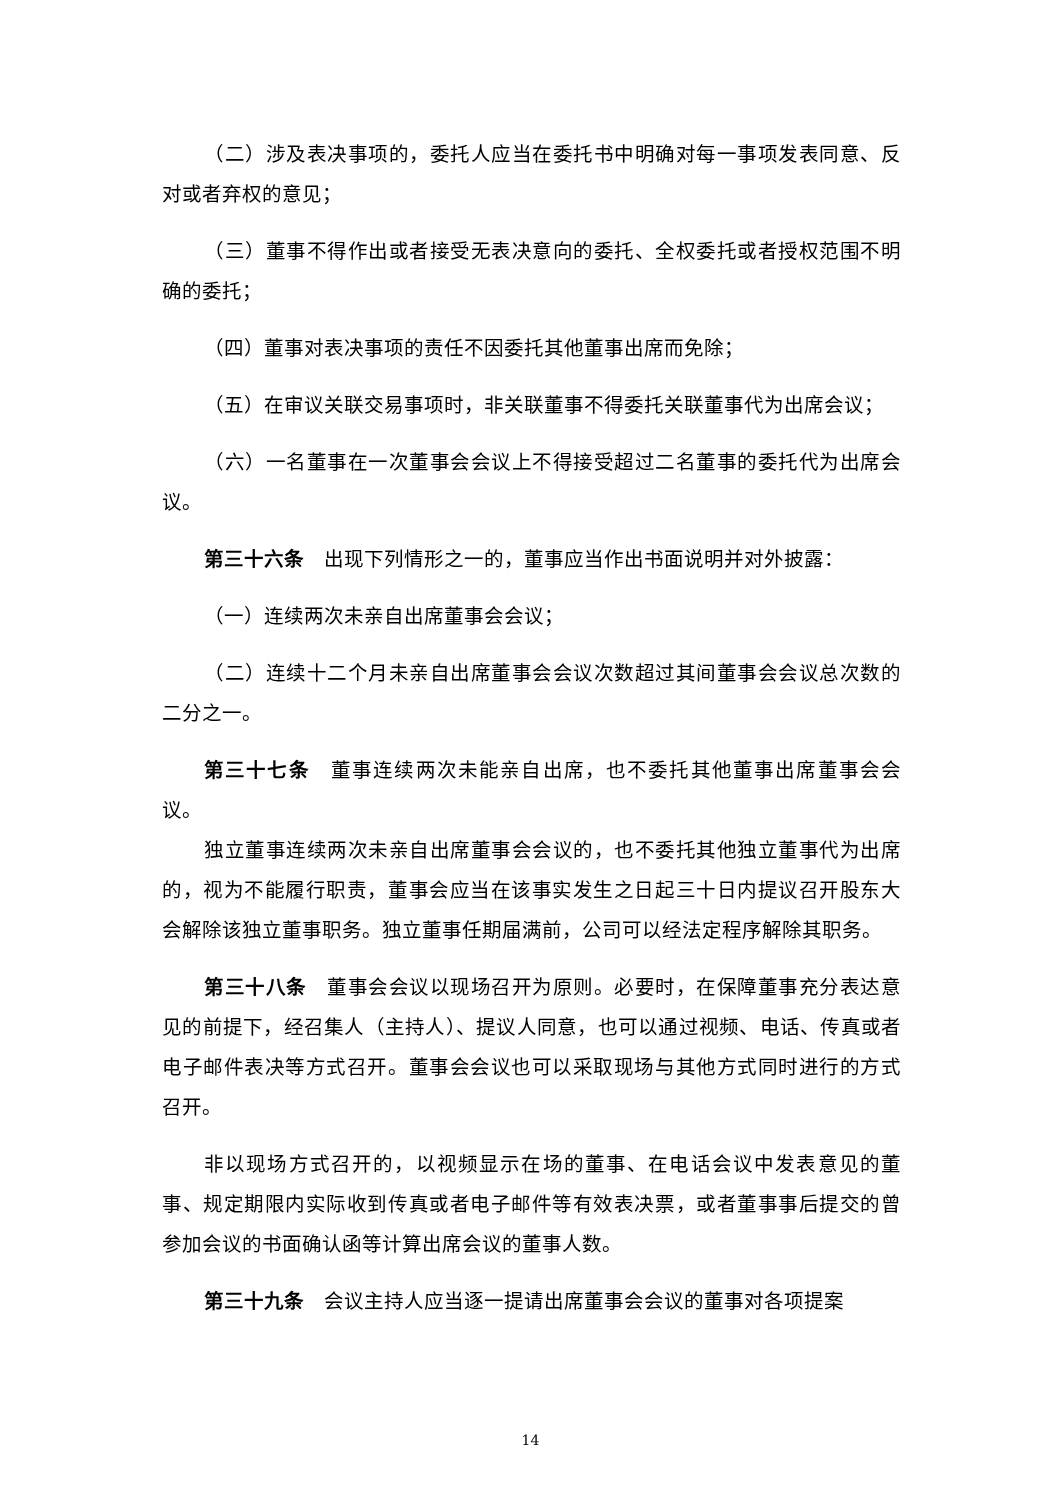（二）涉及表决事项的，委托人应当在委托书中明确对每一事项发表同意、反对或者弃权的意见；
（三）董事不得作出或者接受无表决意向的委托、全权委托或者授权范围不明确的委托；
（四）董事对表决事项的责任不因委托其他董事出席而免除；
（五）在审议关联交易事项时，非关联董事不得委托关联董事代为出席会议；
（六）一名董事在一次董事会会议上不得接受超过二名董事的委托代为出席会议。
第三十六条　出现下列情形之一的，董事应当作出书面说明并对外披露：
（一）连续两次未亲自出席董事会会议；
（二）连续十二个月未亲自出席董事会会议次数超过其间董事会会议总次数的二分之一。
第三十七条　董事连续两次未能亲自出席，也不委托其他董事出席董事会会议。
独立董事连续两次未亲自出席董事会会议的，也不委托其他独立董事代为出席的，视为不能履行职责，董事会应当在该事实发生之日起三十日内提议召开股东大会解除该独立董事职务。独立董事任期届满前，公司可以经法定程序解除其职务。
第三十八条　董事会会议以现场召开为原则。必要时，在保障董事充分表达意见的前提下，经召集人（主持人）、提议人同意，也可以通过视频、电话、传真或者电子邮件表决等方式召开。董事会会议也可以采取现场与其他方式同时进行的方式召开。
非以现场方式召开的，以视频显示在场的董事、在电话会议中发表意见的董事、规定期限内实际收到传真或者电子邮件等有效表决票，或者董事事后提交的曾参加会议的书面确认函等计算出席会议的董事人数。
第三十九条　会议主持人应当逐一提请出席董事会会议的董事对各项提案
14